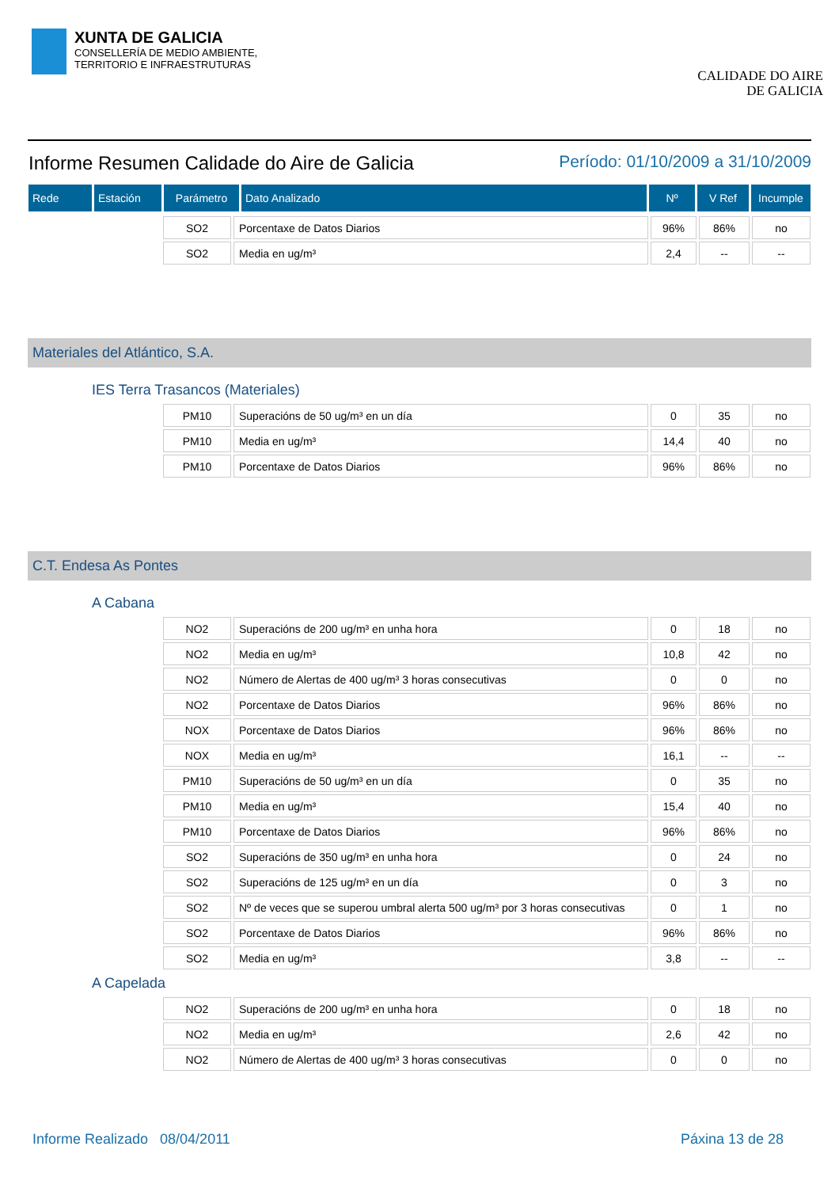XUNTA DE GALICIA
CONSELLERÍA DE MEDIO AMBIENTE,
TERRITORIO E INFRAESTRUTURAS
CALIDADE DO AIRE
DE GALICIA
Informe Resumen Calidade do Aire de Galicia
Período: 01/10/2009 a 31/10/2009
| Rede | Estación | Parámetro | Dato Analizado | Nº | V Ref | Incumple |
| --- | --- | --- | --- | --- | --- | --- |
| SO2 | Porcentaxe de Datos Diarios | 96% | 86% | no |
| SO2 | Media en ug/m³ | 2,4 | -- | -- |
Materiales del Atlántico, S.A.
IES Terra Trasancos (Materiales)
| PM10 | Superacións de 50 ug/m³ en un día | 0 | 35 | no |
| PM10 | Media en ug/m³ | 14,4 | 40 | no |
| PM10 | Porcentaxe de Datos Diarios | 96% | 86% | no |
C.T. Endesa As Pontes
A Cabana
| NO2 | Superacións de 200 ug/m³ en unha hora | 0 | 18 | no |
| NO2 | Media en ug/m³ | 10,8 | 42 | no |
| NO2 | Número de Alertas de 400 ug/m³ 3 horas consecutivas | 0 | 0 | no |
| NO2 | Porcentaxe de Datos Diarios | 96% | 86% | no |
| NOX | Porcentaxe de Datos Diarios | 96% | 86% | no |
| NOX | Media en ug/m³ | 16,1 | -- | -- |
| PM10 | Superacións de 50 ug/m³ en un día | 0 | 35 | no |
| PM10 | Media en ug/m³ | 15,4 | 40 | no |
| PM10 | Porcentaxe de Datos Diarios | 96% | 86% | no |
| SO2 | Superacións de 350 ug/m³ en unha hora | 0 | 24 | no |
| SO2 | Superacións de 125 ug/m³ en un día | 0 | 3 | no |
| SO2 | Nº de veces que se superou umbral alerta 500 ug/m³ por 3 horas consecutivas | 0 | 1 | no |
| SO2 | Porcentaxe de Datos Diarios | 96% | 86% | no |
| SO2 | Media en ug/m³ | 3,8 | -- | -- |
A Capelada
| NO2 | Superacións de 200 ug/m³ en unha hora | 0 | 18 | no |
| NO2 | Media en ug/m³ | 2,6 | 42 | no |
| NO2 | Número de Alertas de 400 ug/m³ 3 horas consecutivas | 0 | 0 | no |
Informe Realizado 08/04/2011 Páxina 13 de 28